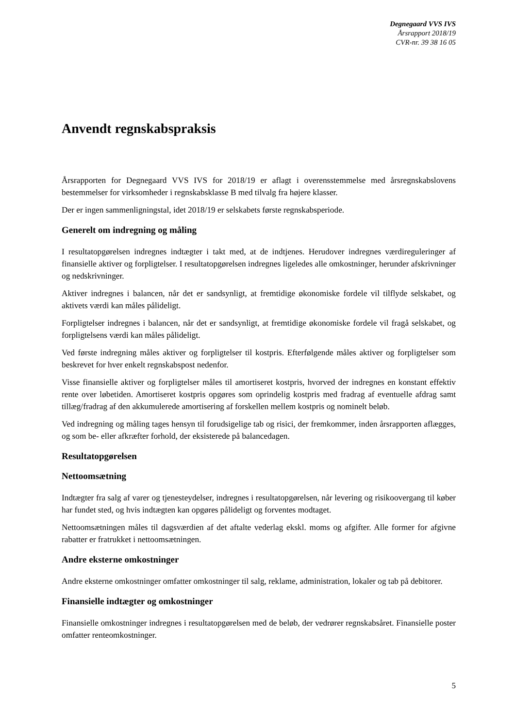Degnegaard VVS IVS
Årsrapport 2018/19
CVR-nr. 39 38 16 05
Anvendt regnskabspraksis
Årsrapporten for Degnegaard VVS IVS for 2018/19 er aflagt i overensstemmelse med årsregnskabslovens bestemmelser for virksomheder i regnskabsklasse B med tilvalg fra højere klasser.
Der er ingen sammenligningstal, idet 2018/19 er selskabets første regnskabsperiode.
Generelt om indregning og måling
I resultatopgørelsen indregnes indtægter i takt med, at de indtjenes. Herudover indregnes værdireguleringer af finansielle aktiver og forpligtelser. I resultatopgørelsen indregnes ligeledes alle omkostninger, herunder afskrivninger og nedskrivninger.
Aktiver indregnes i balancen, når det er sandsynligt, at fremtidige økonomiske fordele vil tilflyde selskabet, og aktivets værdi kan måles pålideligt.
Forpligtelser indregnes i balancen, når det er sandsynligt, at fremtidige økonomiske fordele vil fragå selskabet, og forpligtelsens værdi kan måles pålideligt.
Ved første indregning måles aktiver og forpligtelser til kostpris. Efterfølgende måles aktiver og forpligtelser som beskrevet for hver enkelt regnskabspost nedenfor.
Visse finansielle aktiver og forpligtelser måles til amortiseret kostpris, hvorved der indregnes en konstant effektiv rente over løbetiden. Amortiseret kostpris opgøres som oprindelig kostpris med fradrag af eventuelle afdrag samt tillæg/fradrag af den akkumulerede amortisering af forskellen mellem kostpris og nominelt beløb.
Ved indregning og måling tages hensyn til forudsigelige tab og risici, der fremkommer, inden årsrapporten aflægges, og som be- eller afkræfter forhold, der eksisterede på balancedagen.
Resultatopgørelsen
Nettoomsætning
Indtægter fra salg af varer og tjenesteydelser, indregnes i resultatopgørelsen, når levering og risikoovergang til køber har fundet sted, og hvis indtægten kan opgøres pålideligt og forventes modtaget.
Nettoomsætningen måles til dagsværdien af det aftalte vederlag ekskl. moms og afgifter. Alle former for afgivne rabatter er fratrukket i nettoomsætningen.
Andre eksterne omkostninger
Andre eksterne omkostninger omfatter omkostninger til salg, reklame, administration, lokaler og tab på debitorer.
Finansielle indtægter og omkostninger
Finansielle omkostninger indregnes i resultatopgørelsen med de beløb, der vedrører regnskabsåret. Finansielle poster omfatter renteomkostninger.
5